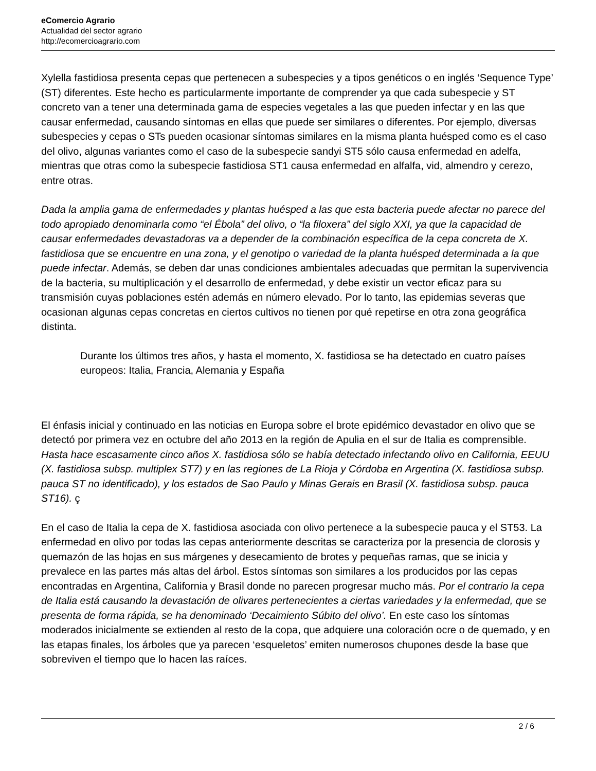eComercio Agrario
Actualidad del sector agrario
http://ecomercioagrario.com
Xylella fastidiosa presenta cepas que pertenecen a subespecies y a tipos genéticos o en inglés ‘Sequence Type’ (ST) diferentes. Este hecho es particularmente importante de comprender ya que cada subespecie y ST concreto van a tener una determinada gama de especies vegetales a las que pueden infectar y en las que causar enfermedad, causando síntomas en ellas que puede ser similares o diferentes. Por ejemplo, diversas subespecies y cepas o STs pueden ocasionar síntomas similares en la misma planta huésped como es el caso del olivo, algunas variantes como el caso de la subespecie sandyi ST5 sólo causa enfermedad en adelfa, mientras que otras como la subespecie fastidiosa ST1 causa enfermedad en alfalfa, vid, almendro y cerezo, entre otras.
Dada la amplia gama de enfermedades y plantas huésped a las que esta bacteria puede afectar no parece del todo apropiado denominarla como “el Ébola” del olivo, o “la filoxera” del siglo XXI, ya que la capacidad de causar enfermedades devastadoras va a depender de la combinación específica de la cepa concreta de X. fastidiosa que se encuentre en una zona, y el genotipo o variedad de la planta huésped determinada a la que puede infectar. Además, se deben dar unas condiciones ambientales adecuadas que permitan la supervivencia de la bacteria, su multiplicación y el desarrollo de enfermedad, y debe existir un vector eficaz para su transmisión cuyas poblaciones estén además en número elevado. Por lo tanto, las epidemias severas que ocasionan algunas cepas concretas en ciertos cultivos no tienen por qué repetirse en otra zona geográfica distinta.
Durante los últimos tres años, y hasta el momento, X. fastidiosa se ha detectado en cuatro países europeos: Italia, Francia, Alemania y España
El énfasis inicial y continuado en las noticias en Europa sobre el brote epidémico devastador en olivo que se detectó por primera vez en octubre del año 2013 en la región de Apulia en el sur de Italia es comprensible. Hasta hace escasamente cinco años X. fastidiosa sólo se había detectado infectando olivo en California, EEUU (X. fastidiosa subsp. multiplex ST7) y en las regiones de La Rioja y Córdoba en Argentina (X. fastidiosa subsp. pauca ST no identificado), y los estados de Sao Paulo y Minas Gerais en Brasil (X. fastidiosa subsp. pauca ST16). ç
En el caso de Italia la cepa de X. fastidiosa asociada con olivo pertenece a la subespecie pauca y el ST53. La enfermedad en olivo por todas las cepas anteriormente descritas se caracteriza por la presencia de clorosis y quemazón de las hojas en sus márgenes y desecamiento de brotes y pequeñas ramas, que se inicia y prevalece en las partes más altas del árbol. Estos síntomas son similares a los producidos por las cepas encontradas en Argentina, California y Brasil donde no parecen progresar mucho más. Por el contrario la cepa de Italia está causando la devastación de olivares pertenecientes a ciertas variedades y la enfermedad, que se presenta de forma rápida, se ha denominado ‘Decaimiento Súbito del olivo’. En este caso los síntomas moderados inicialmente se extienden al resto de la copa, que adquiere una coloración ocre o de quemado, y en las etapas finales, los árboles que ya parecen ‘esqueletos’ emiten numerosos chupones desde la base que sobreviven el tiempo que lo hacen las raíces.
2 / 6